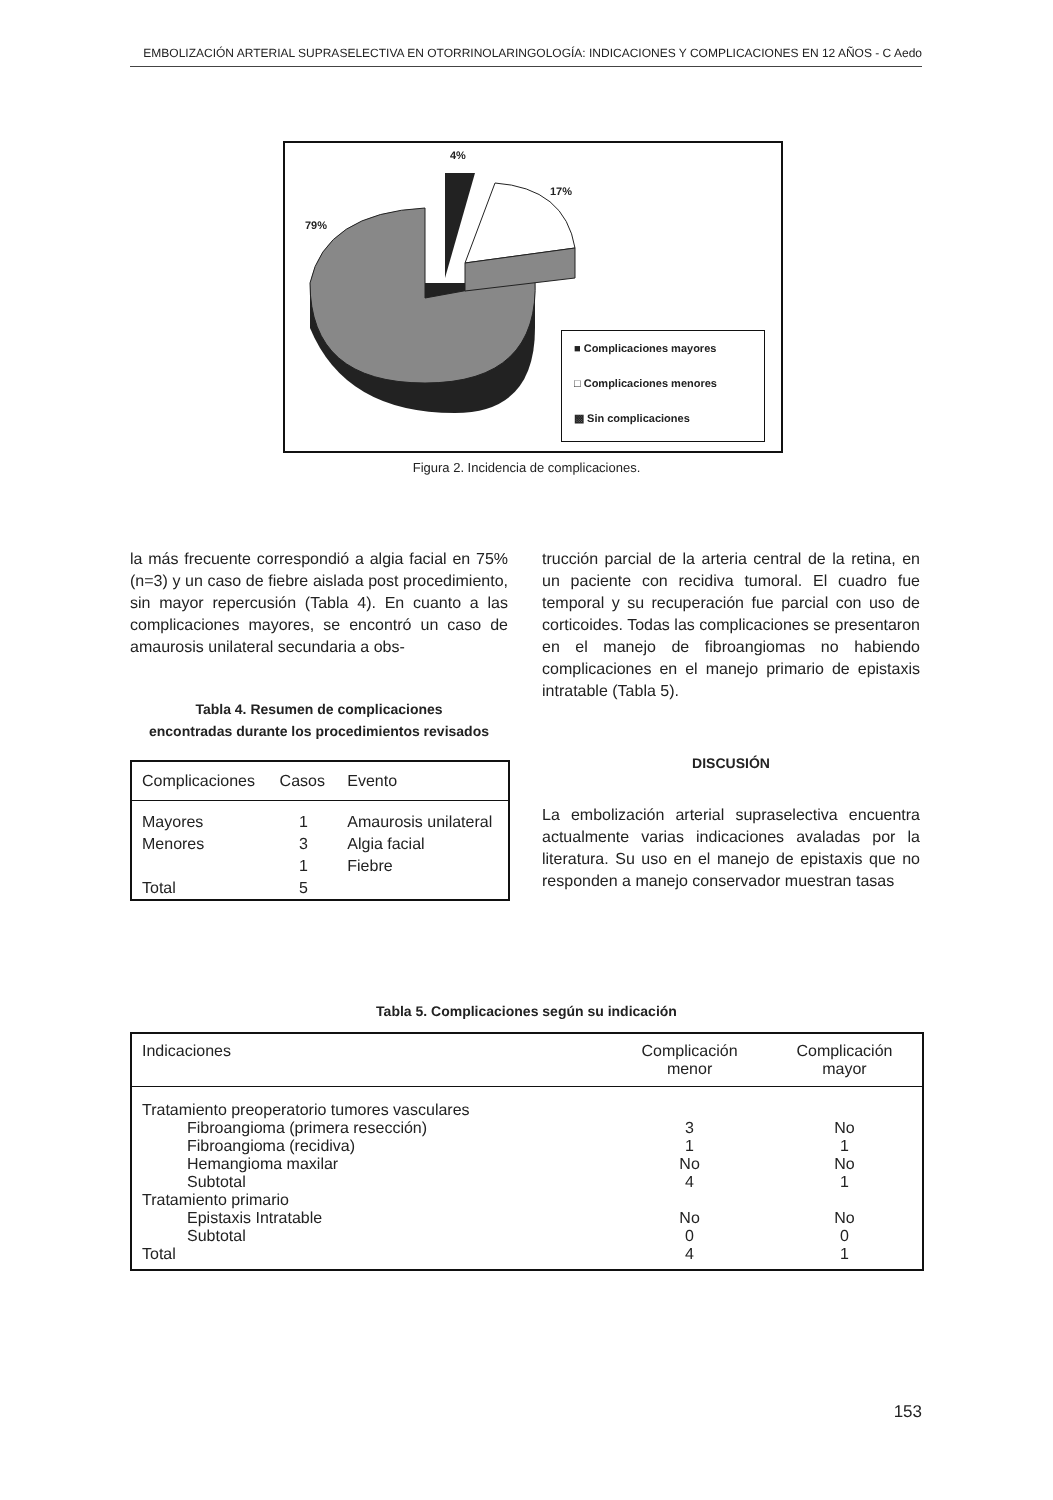EMBOLIZACIÓN ARTERIAL SUPRASELECTIVA EN OTORRINOLARINGOLOGÍA: INDICACIONES Y COMPLICACIONES EN 12 AÑOS - C Aedo
4%
17%
79%
■ Complicaciones mayores
□ Complicaciones menores
▩ Sin complicaciones
Figura 2. Incidencia de complicaciones.
la más frecuente correspondió a algia facial en 75% (n=3) y un caso de fiebre aislada post procedimiento, sin mayor repercusión (Tabla 4). En cuanto a las complicaciones mayores, se encontró un caso de amaurosis unilateral secundaria a obs-
Tabla 4. Resumen de complicaciones
encontradas durante los procedimientos revisados
| Complicaciones | Casos | Evento |
| --- | --- | --- |
| Mayores | 1 | Amaurosis unilateral |
| Menores | 3 | Algia facial |
| | 1 | Fiebre |
| Total | 5 | |
trucción parcial de la arteria central de la retina, en un paciente con recidiva tumoral. El cuadro fue temporal y su recuperación fue parcial con uso de corticoides. Todas las complicaciones se presentaron en el manejo de fibroangiomas no habiendo complicaciones en el manejo primario de epistaxis intratable (Tabla 5).
DISCUSIÓN
La embolización arterial supraselectiva encuentra actualmente varias indicaciones avaladas por la literatura. Su uso en el manejo de epistaxis que no responden a manejo conservador muestran tasas
Tabla 5. Complicaciones según su indicación
| Indicaciones | Complicación menor | Complicación mayor |
| --- | --- | --- |
| Tratamiento preoperatorio tumores vasculares | | |
| Fibroangioma (primera resección) | 3 | No |
| Fibroangioma (recidiva) | 1 | 1 |
| Hemangioma maxilar | No | No |
| Subtotal | 4 | 1 |
| Tratamiento primario | | |
| Epistaxis Intratable | No | No |
| Subtotal | 0 | 0 |
| Total | 4 | 1 |
153